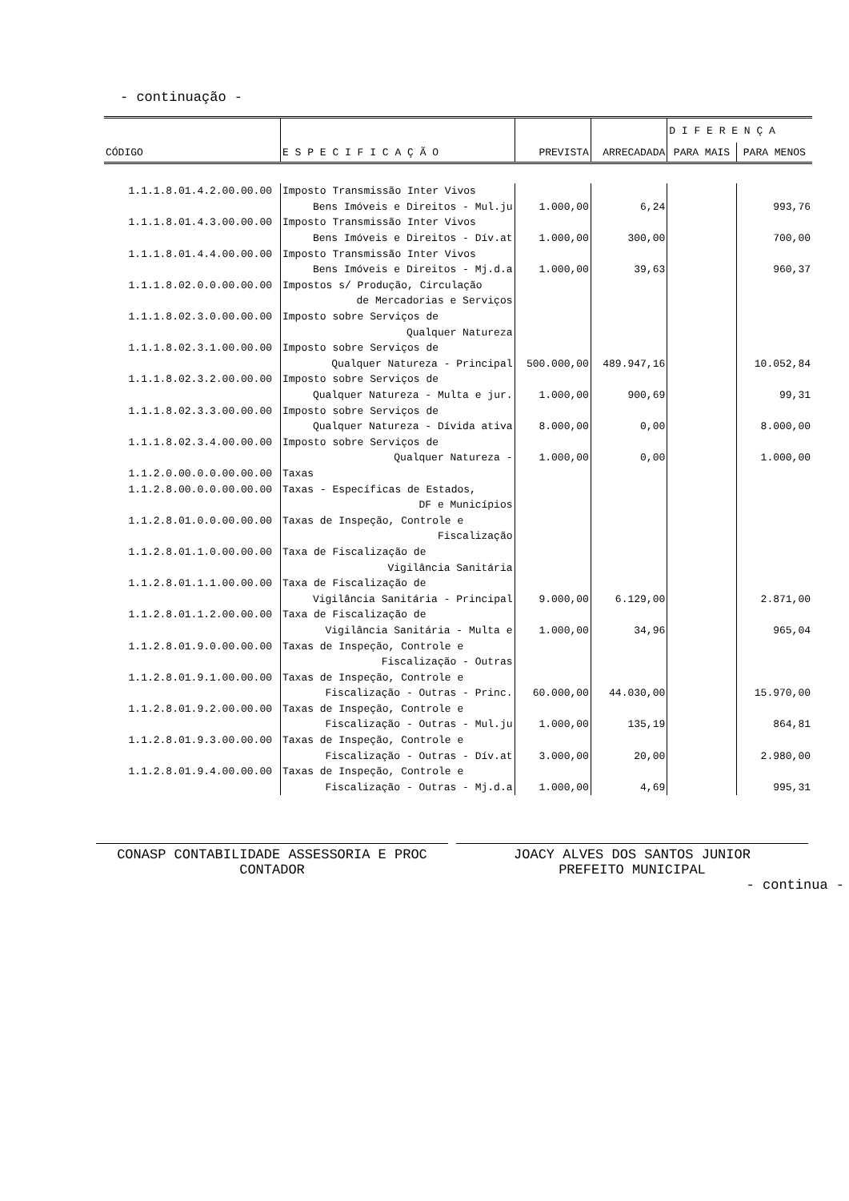- continuação -
| | | | | D I F E R E N Ç A | |
| --- | --- | --- | --- | --- | --- |
| CÓDIGO | E S P E C I F I C A Ç Ã O | PREVISTA | ARRECADADA | PARA MAIS | PARA MENOS |
| 1.1.1.8.01.4.2.00.00.00 | Imposto Transmissão Inter Vivos | | | | |
| | Bens Imóveis e Direitos - Mul.ju | 1.000,00 | 6,24 | | 993,76 |
| 1.1.1.8.01.4.3.00.00.00 | Imposto Transmissão Inter Vivos | | | | |
| | Bens Imóveis e Direitos - Dív.at | 1.000,00 | 300,00 | | 700,00 |
| 1.1.1.8.01.4.4.00.00.00 | Imposto Transmissão Inter Vivos | | | | |
| | Bens Imóveis e Direitos - Mj.d.a | 1.000,00 | 39,63 | | 960,37 |
| 1.1.1.8.02.0.0.00.00.00 | Impostos s/ Produção, Circulação | | | | |
| | de Mercadorias e Serviços | | | | |
| 1.1.1.8.02.3.0.00.00.00 | Imposto sobre Serviços de | | | | |
| | Qualquer Natureza | | | | |
| 1.1.1.8.02.3.1.00.00.00 | Imposto sobre Serviços de | | | | |
| | Qualquer Natureza - Principal | 500.000,00 | 489.947,16 | | 10.052,84 |
| 1.1.1.8.02.3.2.00.00.00 | Imposto sobre Serviços de | | | | |
| | Qualquer Natureza - Multa e jur. | 1.000,00 | 900,69 | | 99,31 |
| 1.1.1.8.02.3.3.00.00.00 | Imposto sobre Serviços de | | | | |
| | Qualquer Natureza - Dívida ativa | 8.000,00 | 0,00 | | 8.000,00 |
| 1.1.1.8.02.3.4.00.00.00 | Imposto sobre Serviços de | | | | |
| | Qualquer Natureza - | 1.000,00 | 0,00 | | 1.000,00 |
| 1.1.2.0.00.0.0.00.00.00 | Taxas | | | | |
| 1.1.2.8.00.0.0.00.00.00 | Taxas - Específicas de Estados, | | | | |
| | DF e Municípios | | | | |
| 1.1.2.8.01.0.0.00.00.00 | Taxas de Inspeção, Controle e | | | | |
| | Fiscalização | | | | |
| 1.1.2.8.01.1.0.00.00.00 | Taxa de Fiscalização de | | | | |
| | Vigilância Sanitária | | | | |
| 1.1.2.8.01.1.1.00.00.00 | Taxa de Fiscalização de | | | | |
| | Vigilância Sanitária - Principal | 9.000,00 | 6.129,00 | | 2.871,00 |
| 1.1.2.8.01.1.2.00.00.00 | Taxa de Fiscalização de | | | | |
| | Vigilância Sanitária - Multa e | 1.000,00 | 34,96 | | 965,04 |
| 1.1.2.8.01.9.0.00.00.00 | Taxas de Inspeção, Controle e | | | | |
| | Fiscalização - Outras | | | | |
| 1.1.2.8.01.9.1.00.00.00 | Taxas de Inspeção, Controle e | | | | |
| | Fiscalização - Outras - Princ. | 60.000,00 | 44.030,00 | | 15.970,00 |
| 1.1.2.8.01.9.2.00.00.00 | Taxas de Inspeção, Controle e | | | | |
| | Fiscalização - Outras - Mul.ju | 1.000,00 | 135,19 | | 864,81 |
| 1.1.2.8.01.9.3.00.00.00 | Taxas de Inspeção, Controle e | | | | |
| | Fiscalização - Outras - Dív.at | 3.000,00 | 20,00 | | 2.980,00 |
| 1.1.2.8.01.9.4.00.00.00 | Taxas de Inspeção, Controle e | | | | |
| | Fiscalização - Outras - Mj.d.a | 1.000,00 | 4,69 | | 995,31 |
CONASP CONTABILIDADE ASSESSORIA E PROC
CONTADOR
JOACY ALVES DOS SANTOS JUNIOR
PREFEITO MUNICIPAL
- continua -